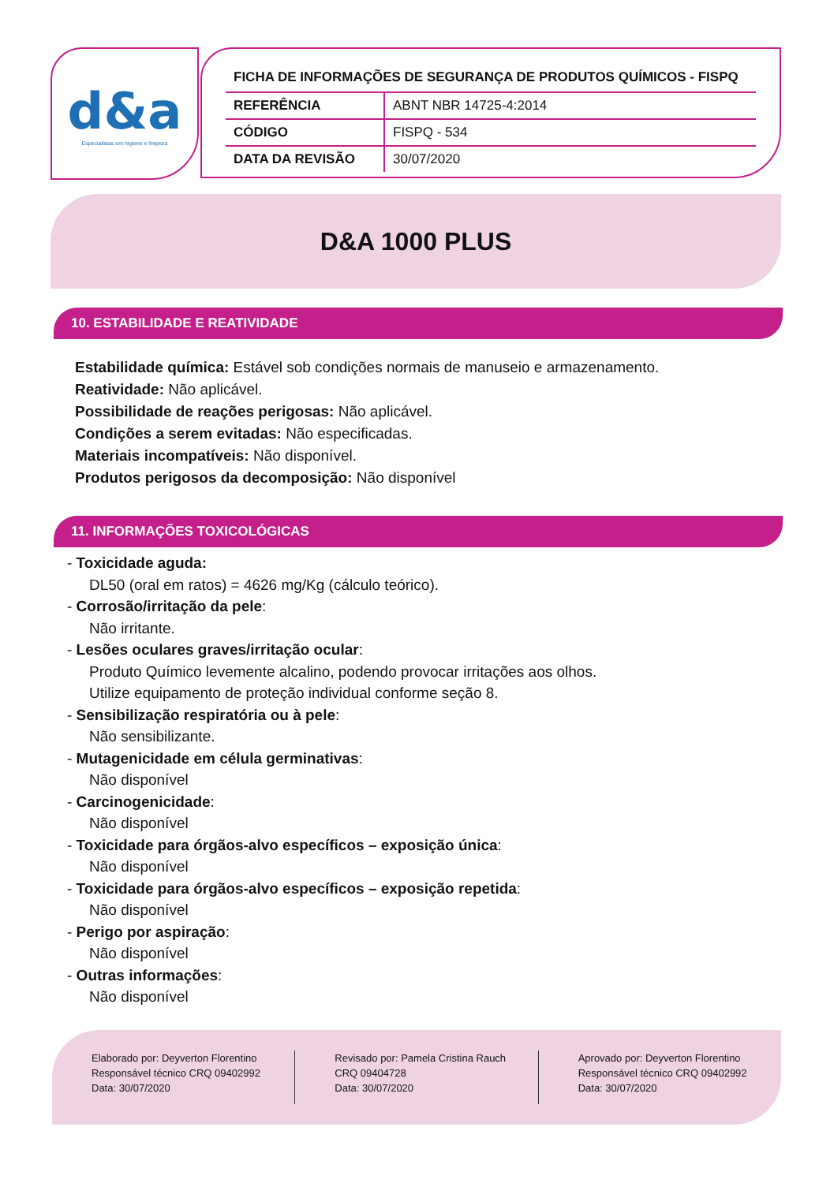d&a
Especialistas em higiene e limpeza
FICHA DE INFORMAÇÕES DE SEGURANÇA DE PRODUTOS QUÍMICOS - FISPQ
| REFERÊNCIA | ABNT NBR 14725-4:2014 |
| CÓDIGO | FISPQ - 534 |
| DATA DA REVISÃO | 30/07/2020 |
D&A 1000 PLUS
10. ESTABILIDADE E REATIVIDADE
Estabilidade química: Estável sob condições normais de manuseio e armazenamento.
Reatividade: Não aplicável.
Possibilidade de reações perigosas: Não aplicável.
Condições a serem evitadas: Não especificadas.
Materiais incompatíveis: Não disponível.
Produtos perigosos da decomposição: Não disponível
11. INFORMAÇÕES TOXICOLÓGICAS
- Toxicidade aguda:
DL50 (oral em ratos) = 4626 mg/Kg (cálculo teórico).
- Corrosão/irritação da pele:
Não irritante.
- Lesões oculares graves/irritação ocular:
Produto Químico levemente alcalino, podendo provocar irritações aos olhos.
Utilize equipamento de proteção individual conforme seção 8.
- Sensibilização respiratória ou à pele:
Não sensibilizante.
- Mutagenicidade em célula germinativas:
Não disponível
- Carcinogenicidade:
Não disponível
- Toxicidade para órgãos-alvo específicos – exposição única:
Não disponível
- Toxicidade para órgãos-alvo específicos – exposição repetida:
Não disponível
- Perigo por aspiração:
Não disponível
- Outras informações:
Não disponível
Elaborado por: Deyverton Florentino
Responsável técnico CRQ 09402992
Data: 30/07/2020
Revisado por: Pamela Cristina Rauch
CRQ 09404728
Data: 30/07/2020
Aprovado por: Deyverton Florentino
Responsável técnico CRQ 09402992
Data: 30/07/2020